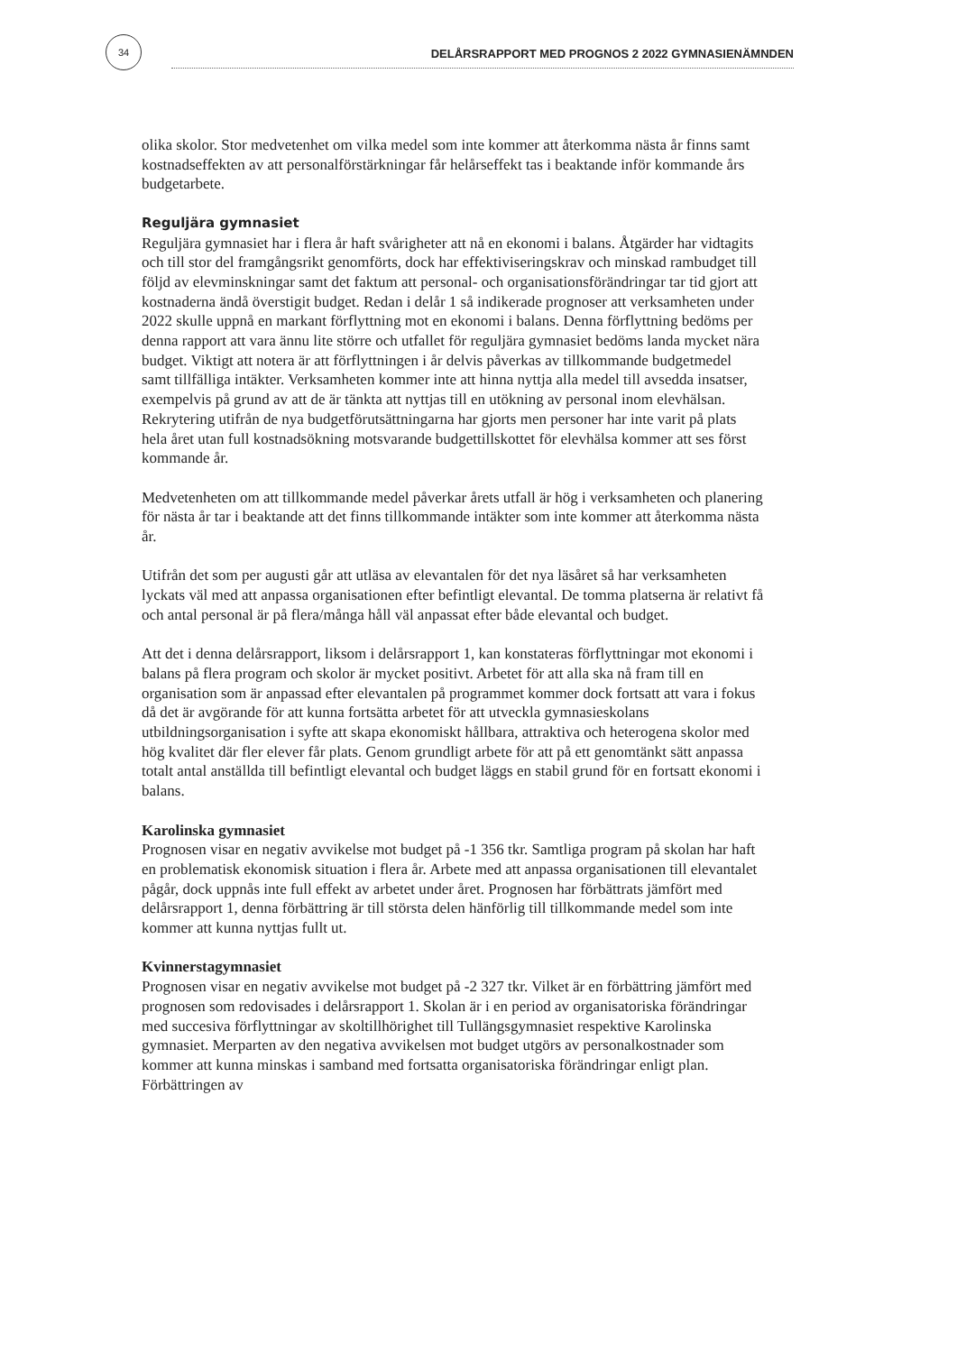34
DELÅRSRAPPORT MED PROGNOS 2 2022 GYMNASIENÄMNDEN
olika skolor. Stor medvetenhet om vilka medel som inte kommer att återkomma nästa år finns samt kostnadseffekten av att personalförstärkningar får helårseffekt tas i beaktande inför kommande års budgetarbete.
Reguljära gymnasiet
Reguljära gymnasiet har i flera år haft svårigheter att nå en ekonomi i balans. Åtgärder har vidtagits och till stor del framgångsrikt genomförts, dock har effektiviseringskrav och minskad rambudget till följd av elevminskningar samt det faktum att personal- och organisationsförändringar tar tid gjort att kostnaderna ändå överstigit budget. Redan i delår 1 så indikerade prognoser att verksamheten under 2022 skulle uppnå en markant förflyttning mot en ekonomi i balans. Denna förflyttning bedöms per denna rapport att vara ännu lite större och utfallet för reguljära gymnasiet bedöms landa mycket nära budget. Viktigt att notera är att förflyttningen i år delvis påverkas av tillkommande budgetmedel samt tillfälliga intäkter. Verksamheten kommer inte att hinna nyttja alla medel till avsedda insatser, exempelvis på grund av att de är tänkta att nyttjas till en utökning av personal inom elevhälsan. Rekrytering utifrån de nya budgetförutsättningarna har gjorts men personer har inte varit på plats hela året utan full kostnadsökning motsvarande budgettillskottet för elevhälsa kommer att ses först kommande år.
Medvetenheten om att tillkommande medel påverkar årets utfall är hög i verksamheten och planering för nästa år tar i beaktande att det finns tillkommande intäkter som inte kommer att återkomma nästa år.
Utifrån det som per augusti går att utläsa av elevantalen för det nya läsåret så har verksamheten lyckats väl med att anpassa organisationen efter befintligt elevantal. De tomma platserna är relativt få och antal personal är på flera/många håll väl anpassat efter både elevantal och budget.
Att det i denna delårsrapport, liksom i delårsrapport 1, kan konstateras förflyttningar mot ekonomi i balans på flera program och skolor är mycket positivt. Arbetet för att alla ska nå fram till en organisation som är anpassad efter elevantalen på programmet kommer dock fortsatt att vara i fokus då det är avgörande för att kunna fortsätta arbetet för att utveckla gymnasieskolans utbildningsorganisation i syfte att skapa ekonomiskt hållbara, attraktiva och heterogena skolor med hög kvalitet där fler elever får plats. Genom grundligt arbete för att på ett genomtänkt sätt anpassa totalt antal anställda till befintligt elevantal och budget läggs en stabil grund för en fortsatt ekonomi i balans.
Karolinska gymnasiet
Prognosen visar en negativ avvikelse mot budget på -1 356 tkr. Samtliga program på skolan har haft en problematisk ekonomisk situation i flera år. Arbete med att anpassa organisationen till elevantalet pågår, dock uppnås inte full effekt av arbetet under året. Prognosen har förbättrats jämfört med delårsrapport 1, denna förbättring är till största delen hänförlig till tillkommande medel som inte kommer att kunna nyttjas fullt ut.
Kvinnerstagymnasiet
Prognosen visar en negativ avvikelse mot budget på -2 327 tkr. Vilket är en förbättring jämfört med prognosen som redovisades i delårsrapport 1. Skolan är i en period av organisatoriska förändringar med succesiva förflyttningar av skoltillhörighet till Tullängsgymnasiet respektive Karolinska gymnasiet. Merparten av den negativa avvikelsen mot budget utgörs av personalkostnader som kommer att kunna minskas i samband med fortsatta organisatoriska förändringar enligt plan. Förbättringen av